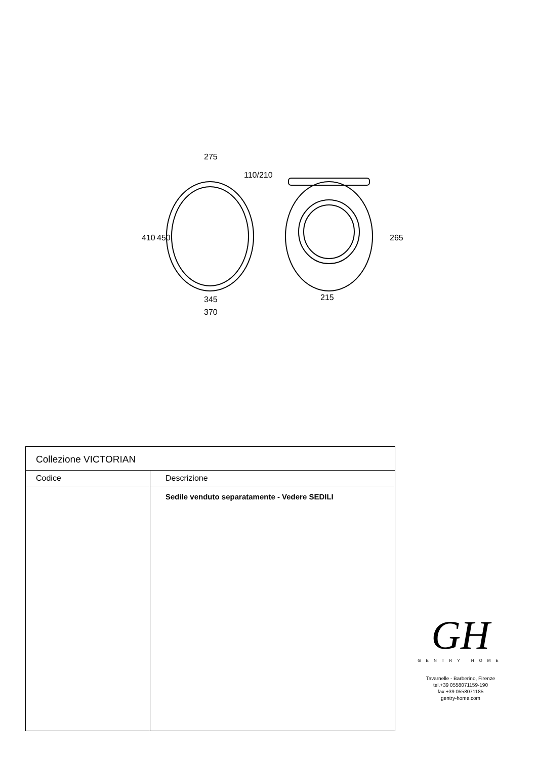275
110/210
345
370
215
410
450
265
| Collezione VICTORIAN | |
| --- | --- |
| Codice | Descrizione |
| | Sedile venduto separatamente - Vedere SEDILI |
GH
GENTRY HOME
Tavarnelle - Barberino, Firenze
tel.+39 0558071159-190
fax.+39 0558071185
gentry-home.com